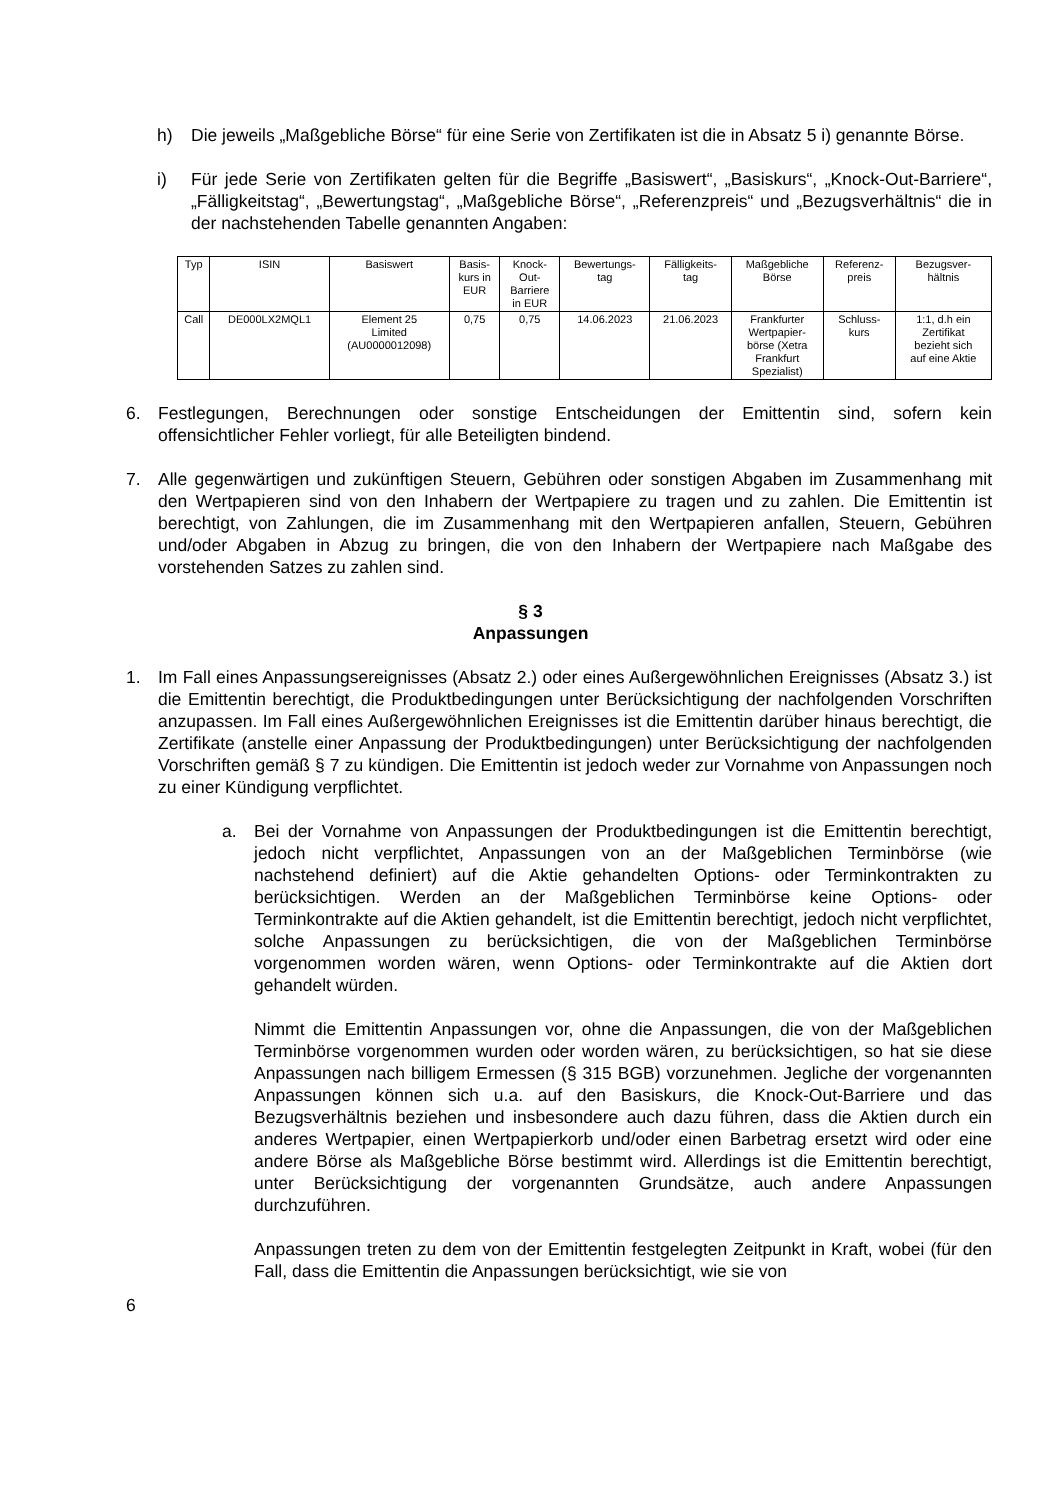h) Die jeweils „Maßgebliche Börse“ für eine Serie von Zertifikaten ist die in Absatz 5 i) genannte Börse.
i) Für jede Serie von Zertifikaten gelten für die Begriffe „Basiswert“, „Basiskurs“, „Knock-Out-Barriere“, „Fälligkeitstag“, „Bewertungstag“, „Maßgebliche Börse“, „Referenzpreis“ und „Bezugsverhältnis“ die in der nachstehenden Tabelle genannten Angaben:
| Typ | ISIN | Basiswert | Basis- kurs in EUR | Knock- Out- Barriere in EUR | Bewertungs- tag | Fälligkeits- tag | Maßgebliche Börse | Referenz- preis | Bezugsver- hältnis |
| Call | DE000LX2MQL1 | Element 25 Limited (AU0000012098) | 0,75 | 0,75 | 14.06.2023 | 21.06.2023 | Frankfurter Wertpapier- börse (Xetra Frankfurt Spezialist) | Schluss- kurs | 1:1, d.h ein Zertifikat bezieht sich auf eine Aktie |
6. Festlegungen, Berechnungen oder sonstige Entscheidungen der Emittentin sind, sofern kein offensichtlicher Fehler vorliegt, für alle Beteiligten bindend.
7. Alle gegenwärtigen und zukünftigen Steuern, Gebühren oder sonstigen Abgaben im Zusammenhang mit den Wertpapieren sind von den Inhabern der Wertpapiere zu tragen und zu zahlen. Die Emittentin ist berechtigt, von Zahlungen, die im Zusammenhang mit den Wertpapieren anfallen, Steuern, Gebühren und/oder Abgaben in Abzug zu bringen, die von den Inhabern der Wertpapiere nach Maßgabe des vorstehenden Satzes zu zahlen sind.
§ 3
Anpassungen
1. Im Fall eines Anpassungsereignisses (Absatz 2.) oder eines Außergewöhnlichen Ereignisses (Absatz 3.) ist die Emittentin berechtigt, die Produktbedingungen unter Berücksichtigung der nachfolgenden Vorschriften anzupassen. Im Fall eines Außergewöhnlichen Ereignisses ist die Emittentin darüber hinaus berechtigt, die Zertifikate (anstelle einer Anpassung der Produktbedingungen) unter Berücksichtigung der nachfolgenden Vorschriften gemäß § 7 zu kündigen. Die Emittentin ist jedoch weder zur Vornahme von Anpassungen noch zu einer Kündigung verpflichtet.
a. Bei der Vornahme von Anpassungen der Produktbedingungen ist die Emittentin berechtigt, jedoch nicht verpflichtet, Anpassungen von an der Maßgeblichen Terminbörse (wie nachstehend definiert) auf die Aktie gehandelten Options- oder Terminkontrakten zu berücksichtigen. Werden an der Maßgeblichen Terminbörse keine Options- oder Terminkontrakte auf die Aktien gehandelt, ist die Emittentin berechtigt, jedoch nicht verpflichtet, solche Anpassungen zu berücksichtigen, die von der Maßgeblichen Terminbörse vorgenommen worden wären, wenn Options- oder Terminkontrakte auf die Aktien dort gehandelt würden.
Nimmt die Emittentin Anpassungen vor, ohne die Anpassungen, die von der Maßgeblichen Terminbörse vorgenommen wurden oder worden wären, zu berücksichtigen, so hat sie diese Anpassungen nach billigem Ermessen (§ 315 BGB) vorzunehmen. Jegliche der vorgenannten Anpassungen können sich u.a. auf den Basiskurs, die Knock-Out-Barriere und das Bezugsverhältnis beziehen und insbesondere auch dazu führen, dass die Aktien durch ein anderes Wertpapier, einen Wertpapierkorb und/oder einen Barbetrag ersetzt wird oder eine andere Börse als Maßgebliche Börse bestimmt wird. Allerdings ist die Emittentin berechtigt, unter Berücksichtigung der vorgenannten Grundsätze, auch andere Anpassungen durchzuführen.
Anpassungen treten zu dem von der Emittentin festgelegten Zeitpunkt in Kraft, wobei (für den Fall, dass die Emittentin die Anpassungen berücksichtigt, wie sie von
6